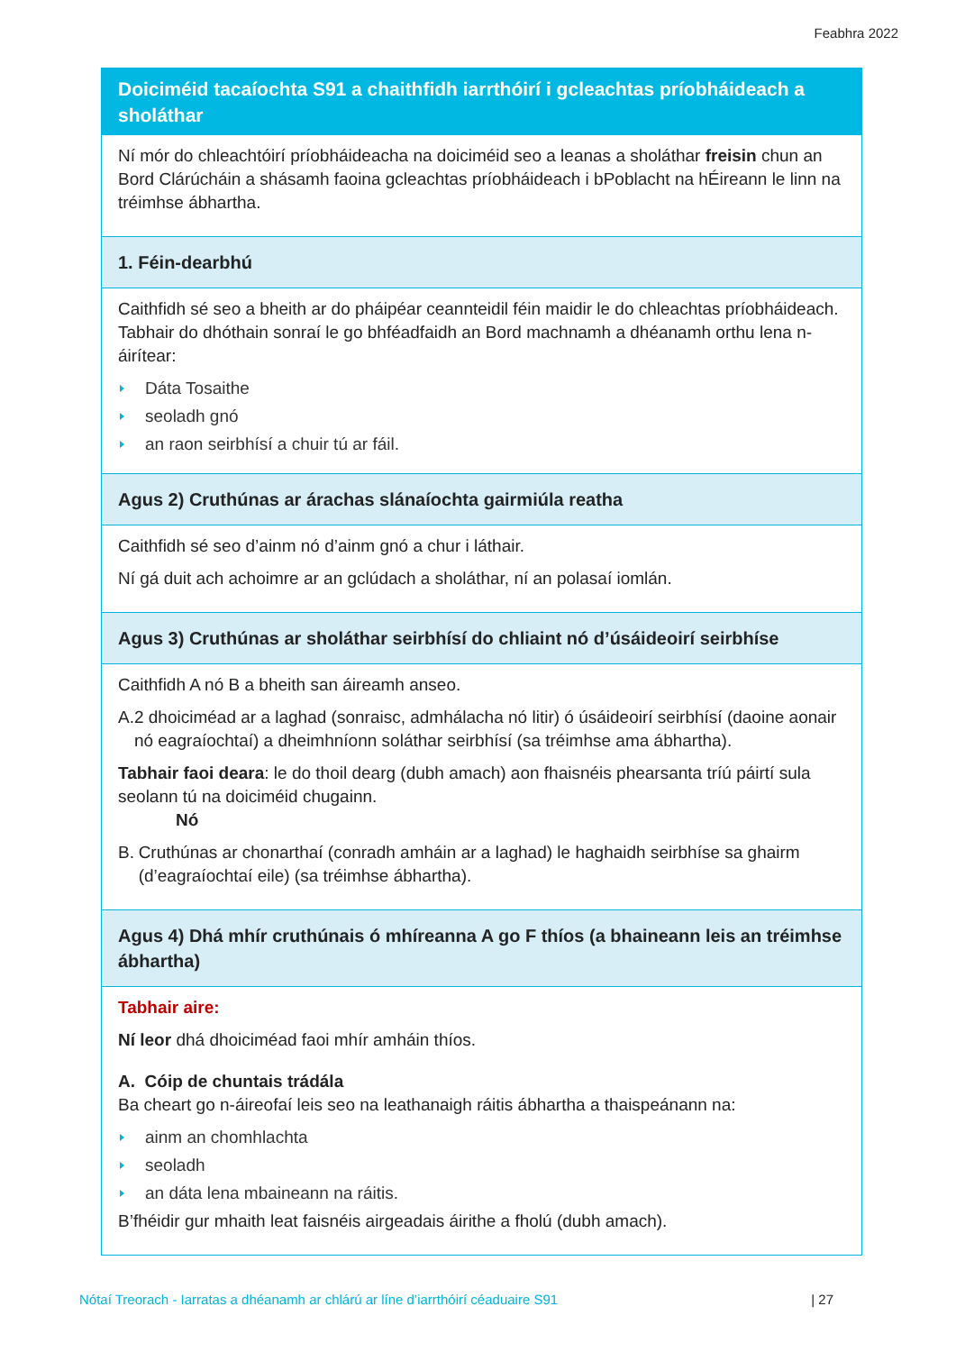Feabhra 2022
Doiciméid tacaíochta S91 a chaithfidh iarrthóirí i gcleachtas príobháideach a sholáthar
Ní mór do chleachtóirí príobháideacha na doiciméid seo a leanas a sholáthar freisin chun an Bord Clárúcháin a shásamh faoina gcleachtas príobháideach i bPoblacht na hÉireann le linn na tréimhse ábhartha.
1. Féin-dearbhú
Caithfidh sé seo a bheith ar do pháipéar ceannteidil féin maidir le do chleachtas príobháideach. Tabhair do dhóthain sonraí le go bhféadfaidh an Bord machnamh a dhéanamh orthu lena n-áirítear:
Dáta Tosaithe
seoladh gnó
an raon seirbhísí a chuir tú ar fáil.
Agus 2) Cruthúnas ar árachas slánaíochta gairmiúla reatha
Caithfidh sé seo d’ainm nó d’ainm gnó a chur i láthair.
Ní gá duit ach achoimre ar an gclúdach a sholáthar, ní an polasaí iomlán.
Agus 3) Cruthúnas ar sholáthar seirbhísí do chliaint nó d’úsáideoirí seirbhíse
Caithfidh A nó B a bheith san áireamh anseo.
A. 2 dhoiciméad ar a laghad (sonraisc, admhálacha nó litir) ó úsáideoirí seirbhísí (daoine aonair nó eagraíochtaí) a dheimhníonn soláthar seirbhísí (sa tréimhse ama ábhartha).
Tabhair faoi deara: le do thoil dearg (dubh amach) aon fhaisnéis phearsanta tríú páirtí sula seolann tú na doiciméid chugainn.
Nó
B. Cruthúnas ar chonarthaí (conradh amháin ar a laghad) le haghaidh seirbhíse sa ghairm (d’eagraíochtaí eile) (sa tréimhse ábhartha).
Agus 4) Dhá mhír cruthúnais ó mhíreanna A go F thíos (a bhaineann leis an tréimhse ábhartha)
Tabhair aire:
Ní leor dhá dhoiciméad faoi mhír amháin thíos.
A. Cóip de chuntais trádála
Ba cheart go n-áireofaí leis seo na leathanaigh ráitis ábhartha a thaispeánann na:
ainm an chomhlachta
seoladh
an dáta lena mbaineann na ráitis.
B’fhéidir gur mhaith leat faisnéis airgeadais áirithe a fholú (dubh amach).
Nótaí Treorach - Iarratas a dhéanamh ar chlárú ar líne d’iarrthóirí céaduaire S91 | 27